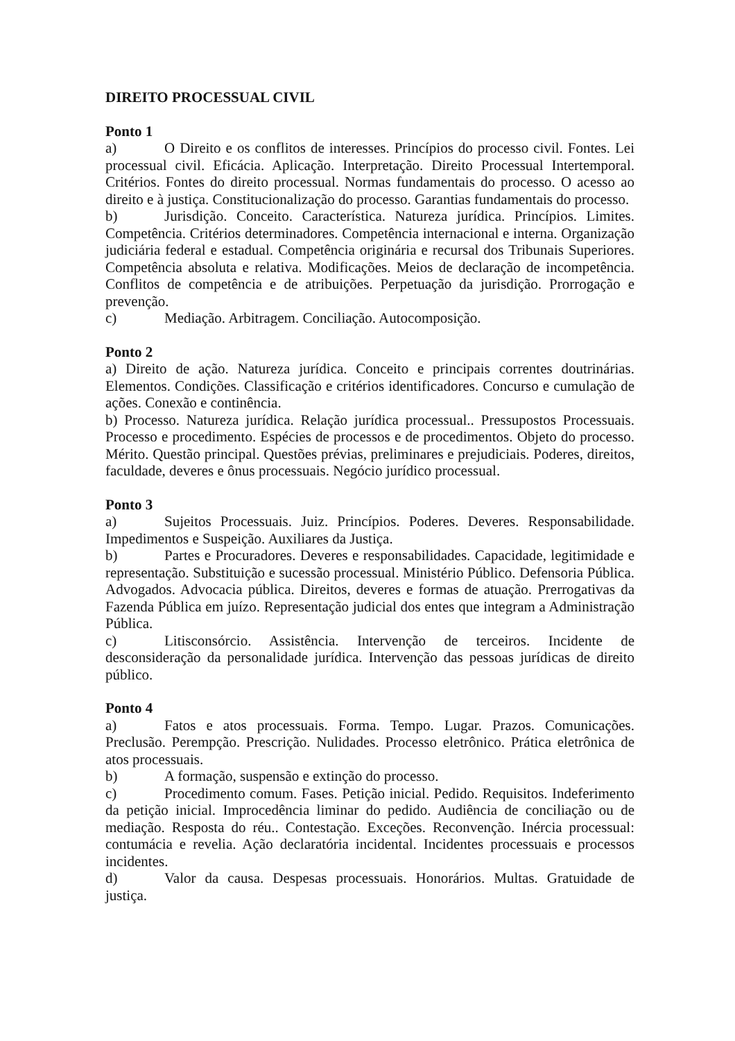DIREITO PROCESSUAL CIVIL
Ponto 1
a) O Direito e os conflitos de interesses. Princípios do processo civil. Fontes. Lei processual civil. Eficácia. Aplicação. Interpretação. Direito Processual Intertemporal. Critérios. Fontes do direito processual. Normas fundamentais do processo. O acesso ao direito e à justiça. Constitucionalização do processo. Garantias fundamentais do processo.
b) Jurisdição. Conceito. Característica. Natureza jurídica. Princípios. Limites. Competência. Critérios determinadores. Competência internacional e interna. Organização judiciária federal e estadual. Competência originária e recursal dos Tribunais Superiores. Competência absoluta e relativa. Modificações. Meios de declaração de incompetência. Conflitos de competência e de atribuições. Perpetuação da jurisdição. Prorrogação e prevenção.
c) Mediação. Arbitragem. Conciliação. Autocomposição.
Ponto 2
a) Direito de ação. Natureza jurídica. Conceito e principais correntes doutrinárias. Elementos. Condições. Classificação e critérios identificadores. Concurso e cumulação de ações. Conexão e continência.
b) Processo. Natureza jurídica. Relação jurídica processual.. Pressupostos Processuais. Processo e procedimento. Espécies de processos e de procedimentos. Objeto do processo. Mérito. Questão principal. Questões prévias, preliminares e prejudiciais. Poderes, direitos, faculdade, deveres e ônus processuais. Negócio jurídico processual.
Ponto 3
a) Sujeitos Processuais. Juiz. Princípios. Poderes. Deveres. Responsabilidade. Impedimentos e Suspeição. Auxiliares da Justiça.
b) Partes e Procuradores. Deveres e responsabilidades. Capacidade, legitimidade e representação. Substituição e sucessão processual. Ministério Público. Defensoria Pública. Advogados. Advocacia pública. Direitos, deveres e formas de atuação. Prerrogativas da Fazenda Pública em juízo. Representação judicial dos entes que integram a Administração Pública.
c) Litisconsórcio. Assistência. Intervenção de terceiros. Incidente de desconsideração da personalidade jurídica. Intervenção das pessoas jurídicas de direito público.
Ponto 4
a) Fatos e atos processuais. Forma. Tempo. Lugar. Prazos. Comunicações. Preclusão. Perempção. Prescrição. Nulidades. Processo eletrônico. Prática eletrônica de atos processuais.
b) A formação, suspensão e extinção do processo.
c) Procedimento comum. Fases. Petição inicial. Pedido. Requisitos. Indeferimento da petição inicial. Improcedência liminar do pedido. Audiência de conciliação ou de mediação. Resposta do réu.. Contestação. Exceções. Reconvenção. Inércia processual: contumácia e revelia. Ação declaratória incidental. Incidentes processuais e processos incidentes.
d) Valor da causa. Despesas processuais. Honorários. Multas. Gratuidade de justiça.